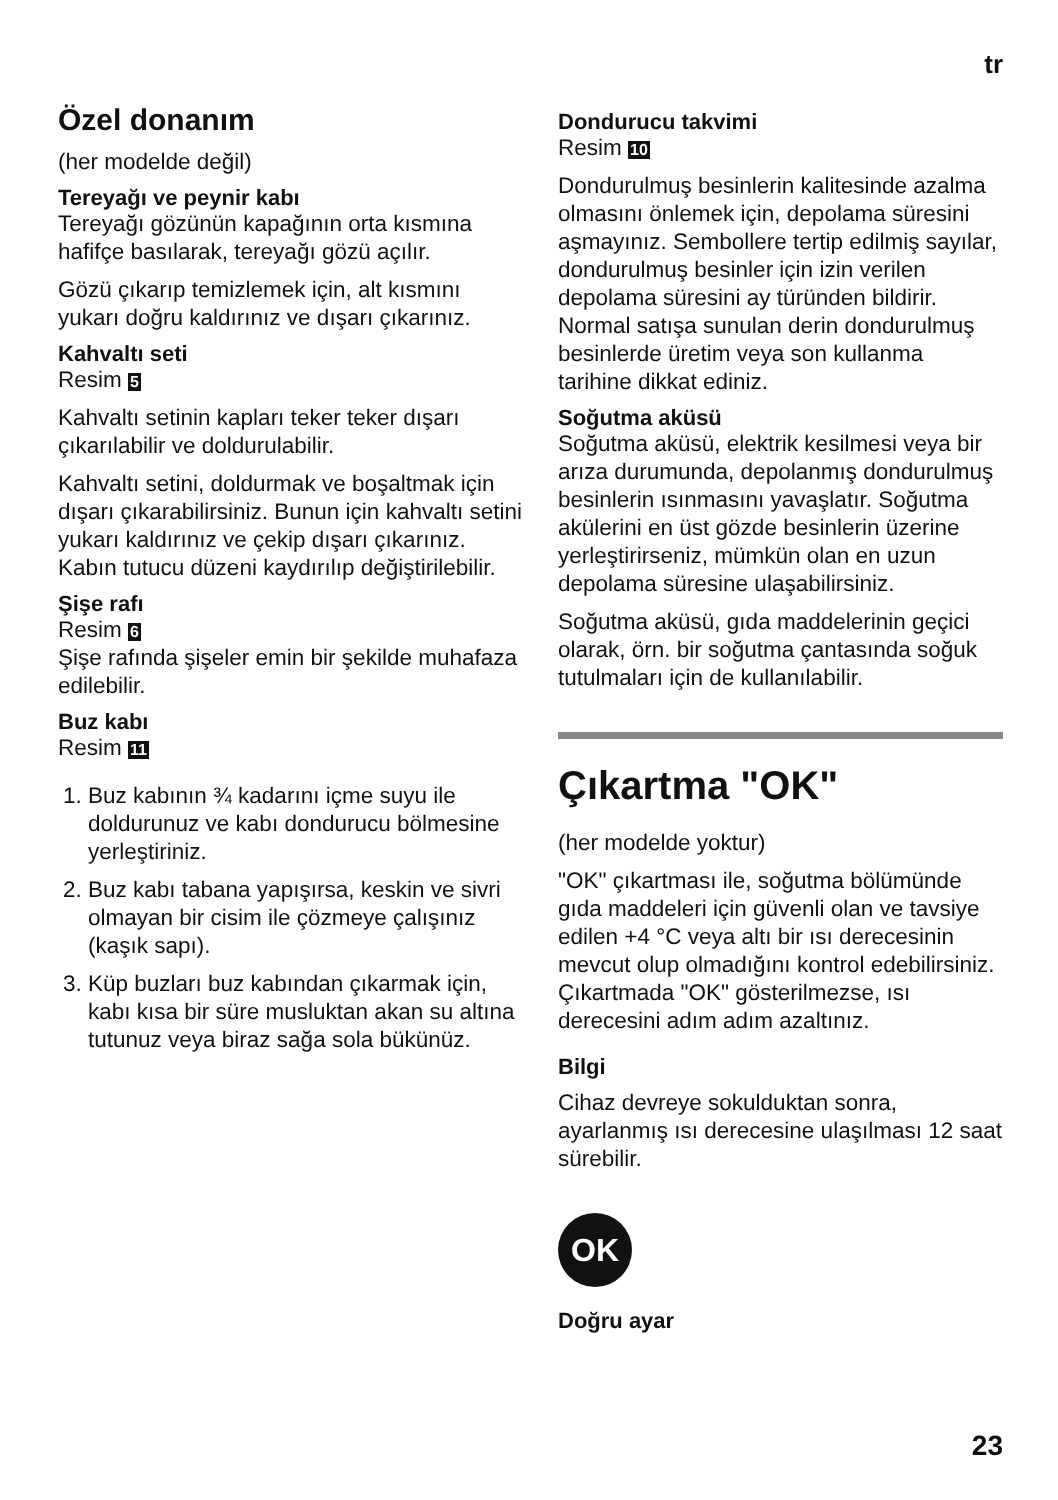tr
Özel donanım
(her modelde değil)
Tereyağı ve peynir kabı
Tereyağı gözünün kapağının orta kısmına hafifçe basılarak, tereyağı gözü açılır.
Gözü çıkarıp temizlemek için, alt kısmını yukarı doğru kaldırınız ve dışarı çıkarınız.
Kahvaltı seti
Resim 5
Kahvaltı setinin kapları teker teker dışarı çıkarılabilir ve doldurulabilir.
Kahvaltı setini, doldurmak ve boşaltmak için dışarı çıkarabilirsiniz. Bunun için kahvaltı setini yukarı kaldırınız ve çekip dışarı çıkarınız. Kabın tutucu düzeni kaydırılıp değiştirilebilir.
Şişe rafı
Resim 6
Şişe rafında şişeler emin bir şekilde muhafaza edilebilir.
Buz kabı
Resim 11
1. Buz kabının ¾ kadarını içme suyu ile doldurunuz ve kabı dondurucu bölmesine yerleştiriniz.
2. Buz kabı tabana yapışırsa, keskin ve sivri olmayan bir cisim ile çözmeye çalışınız (kaşık sapı).
3. Küp buzları buz kabından çıkarmak için, kabı kısa bir süre musluktan akan su altına tutunuz veya biraz sağa sola bükünüz.
Dondurucu takvimi
Resim 10
Dondurulmuş besinlerin kalitesinde azalma olmasını önlemek için, depolama süresini aşmayınız. Sembollere tertip edilmiş sayılar, dondurulmuş besinler için izin verilen depolama süresini ay türünden bildirir. Normal satışa sunulan derin dondurulmuş besinlerde üretim veya son kullanma tarihine dikkat ediniz.
Soğutma aküsü
Soğutma aküsü, elektrik kesilmesi veya bir arıza durumunda, depolanmış dondurulmuş besinlerin ısınmasını yavaşlatır. Soğutma akülerini en üst gözde besinlerin üzerine yerleştirirseniz, mümkün olan en uzun depolama süresine ulaşabilirsiniz.
Soğutma aküsü, gıda maddelerinin geçici olarak, örn. bir soğutma çantasında soğuk tutulmaları için de kullanılabilir.
Çıkartma "OK"
(her modelde yoktur)
"OK" çıkartması ile, soğutma bölümünde gıda maddeleri için güvenli olan ve tavsiye edilen +4 °C veya altı bir ısı derecesinin mevcut olup olmadığını kontrol edebilirsiniz. Çıkartmada "OK" gösterilmezse, ısı derecesini adım adım azaltınız.
Bilgi
Cihaz devreye sokulduktan sonra, ayarlanmış ısı derecesine ulaşılması 12 saat sürebilir.
OK
Doğru ayar
23